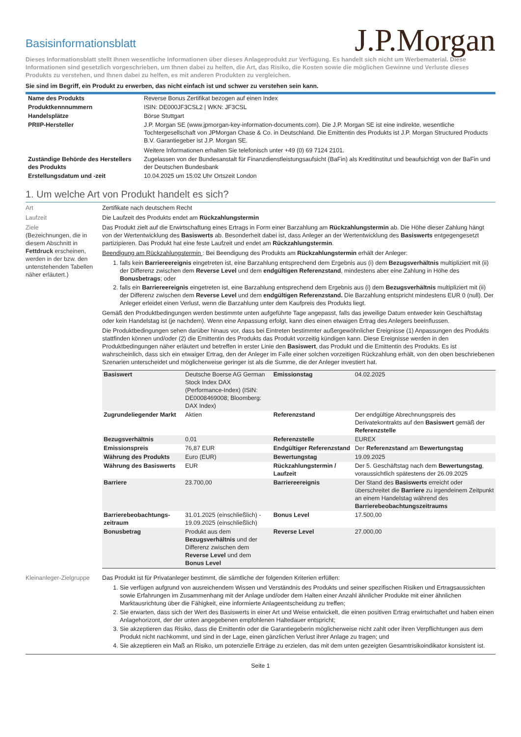Basisinformationsblatt
J.P.Morgan
Dieses Informationsblatt stellt Ihnen wesentliche Informationen über dieses Anlageprodukt zur Verfügung. Es handelt sich nicht um Werbematerial. Diese Informationen sind gesetzlich vorgeschrieben, um Ihnen dabei zu helfen, die Art, das Risiko, die Kosten sowie die möglichen Gewinne und Verluste dieses Produkts zu verstehen, und Ihnen dabei zu helfen, es mit anderen Produkten zu vergleichen.
Sie sind im Begriff, ein Produkt zu erwerben, das nicht einfach ist und schwer zu verstehen sein kann.
| Name des Produkts | Reverse Bonus Zertifikat bezogen auf einen Index |
| Produktkennnummern | ISIN: DE000JF3CSL2 / WKN: JF3CSL |
| Handelsplätze | Börse Stuttgart |
| PRIIP-Hersteller | J.P. Morgan SE (www.jpmorgan-key-information-documents.com). Die J.P. Morgan SE ist eine indirekte, wesentliche Tochtergesellschaft von JPMorgan Chase & Co. in Deutschland. Die Emittentin des Produkts ist J.P. Morgan Structured Products B.V. Garantiegeber ist J.P. Morgan SE. Weitere Informationen erhalten Sie telefonisch unter +49 (0) 69 7124 2101. |
| Zuständige Behörde des Herstellers des Produkts | Zugelassen von der Bundesanstalt für Finanzdienstleistungsaufsicht (BaFin) als Kreditinstitut und beaufsichtigt von der BaFin und der Deutschen Bundesbank |
| Erstellungsdatum und -zeit | 10.04.2025 um 15:02 Uhr Ortszeit London |
1. Um welche Art von Produkt handelt es sich?
Art Zertifikate nach deutschem Recht
Laufzeit Die Laufzeit des Produkts endet am Rückzahlungstermin
Ziele
(Bezeichnungen, die in diesem Abschnitt in Fettdruck erscheinen, werden in der bzw. den untenstehenden Tabellen näher erläutert.)
Das Produkt zielt auf die Erwirtschaftung eines Ertrags in Form einer Barzahlung am Rückzahlungstermin ab. Die Höhe dieser Zahlung hängt von der Wertentwicklung des Basiswerts ab. Besonderheit dabei ist, dass Anleger an der Wertentwicklung des Basiswerts entgegengesetzt partizipieren. Das Produkt hat eine feste Laufzeit und endet am Rückzahlungstermin.
Beendigung am Rückzahlungstermin : Bei Beendigung des Produkts am Rückzahlungstermin erhält der Anleger:
1. falls kein Barriereereignis eingetreten ist, eine Barzahlung entsprechend dem Ergebnis aus (i) dem Bezugsverhältnis multipliziert mit (ii) der Differenz zwischen dem Reverse Level und dem endgültigen Referenzstand, mindestens aber eine Zahlung in Höhe des Bonusbetrags; oder
2. falls ein Barriereereignis eingetreten ist, eine Barzahlung entsprechend dem Ergebnis aus (i) dem Bezugsverhältnis multipliziert mit (ii) der Differenz zwischen dem Reverse Level und dem endgültigen Referenzstand. Die Barzahlung entspricht mindestens EUR 0 (null). Der Anleger erleidet einen Verlust, wenn die Barzahlung unter dem Kaufpreis des Produkts liegt.
Gemäß den Produktbedingungen werden bestimmte unten aufgeführte Tage angepasst, falls das jeweilige Datum entweder kein Geschäftstag oder kein Handelstag ist (je nachdem). Wenn eine Anpassung erfolgt, kann dies einen etwaigen Ertrag des Anlegers beeinflussen.
Die Produktbedingungen sehen darüber hinaus vor, dass bei Eintreten bestimmter außergewöhnlicher Ereignisse (1) Anpassungen des Produkts stattfinden können und/oder (2) die Emittentin des Produkts das Produkt vorzeitig kündigen kann. Diese Ereignisse werden in den Produktbedingungen näher erläutert und betreffen in erster Linie den Basiswert, das Produkt und die Emittentin des Produkts. Es ist wahrscheinlich, dass sich ein etwaiger Ertrag, den der Anleger im Falle einer solchen vorzeitigen Rückzahlung erhält, von den oben beschriebenen Szenarien unterscheidet und möglicherweise geringer ist als die Summe, die der Anleger investiert hat.
| Basiswert | Deutsche Boerse AG German Stock Index DAX (Performance-Index) (ISIN: DE0008469008; Bloomberg: DAX Index) | Emissionstag | 04.02.2025 |
| Zugrundeliegender Markt | Aktien | Referenzstand | Der endgültige Abrechnungspreis des Derivatekontrakts auf den Basiswert gemäß der Referenzstelle |
| Bezugsverhältnis | 0,01 | Referenzstelle | EUREX |
| Emissionspreis | 76,87 EUR | Endgültiger Referenzstand | Der Referenzstand am Bewertungstag |
| Währung des Produkts | Euro (EUR) | Bewertungstag | 19.09.2025 |
| Währung des Basiswerts | EUR | Rückzahlungstermin / Laufzeit | Der 5. Geschäftstag nach dem Bewertungstag , voraussichtlich spätestens der 26.09.2025 |
| Barriere | 23.700,00 | Barriereereignis | Der Stand des Basiswerts erreicht oder überschreitet die Barriere zu irgendeinem Zeitpunkt an einem Handelstag während des Barrierebeobachtungszeitraums |
| Barrierebeobachtungs-zeitraum | 31.01.2025 (einschließlich) - 19.09.2025 (einschließlich) | Bonus Level | 17.500,00 |
| Bonusbetrag | Produkt aus dem Bezugsverhältnis und der Differenz zwischen dem Reverse Level und dem Bonus Level | Reverse Level | 27.000,00 |
Kleinanleger-Zielgruppe
Das Produkt ist für Privatanleger bestimmt, die sämtliche der folgenden Kriterien erfüllen:
1. Sie verfügen aufgrund von ausreichendem Wissen und Verständnis des Produkts und seiner spezifischen Risiken und Ertragsaussichten sowie Erfahrungen im Zusammenhang mit der Anlage und/oder dem Halten einer Anzahl ähnlicher Produkte mit einer ähnlichen Marktausrichtung über die Fähigkeit, eine informierte Anlageentscheidung zu treffen;
2. Sie erwarten, dass sich der Wert des Basiswerts in einer Art und Weise entwickelt, die einen positiven Ertrag erwirtschaftet und haben einen Anlagehorizont, der der unten angegebenen empfohlenen Haltedauer entspricht;
3. Sie akzeptieren das Risiko, dass die Emittentin oder die Garantiegeberin möglicherweise nicht zahlt oder ihren Verpflichtungen aus dem Produkt nicht nachkommt, und sind in der Lage, einen gänzlichen Verlust ihrer Anlage zu tragen; und
4. Sie akzeptieren ein Maß an Risiko, um potenzielle Erträge zu erzielen, das mit dem unten gezeigten Gesamtrisikoindikator konsistent ist.
Seite 1